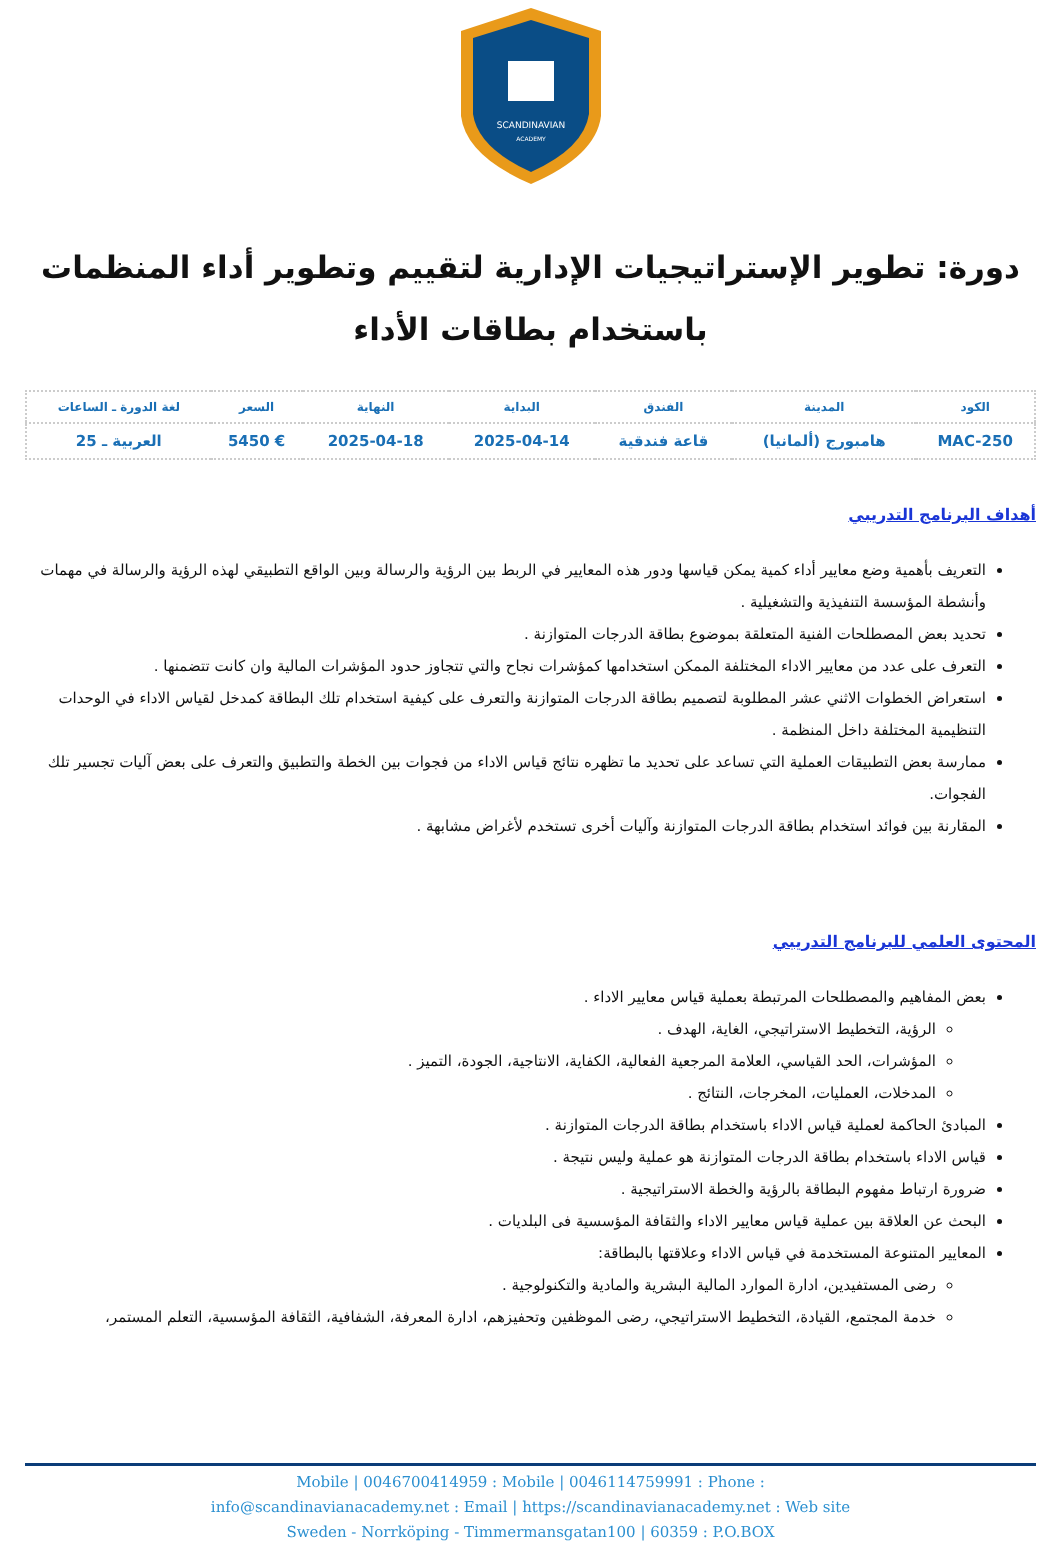SCANDINAVIAN
ACADEMY
دورة: تطوير الإستراتيجيات الإدارية لتقييم وتطوير أداء المنظمات باستخدام بطاقات الأداء
| الكود | المدينة | الفندق | البداية | النهاية | السعر | لغة الدورة ـ الساعات |
| --- | --- | --- | --- | --- | --- | --- |
| MAC-250 | هامبورج (ألمانيا) | قاعة فندقية | 2025-04-14 | 2025-04-18 | € 5450 | العربية ـ 25 |
أهداف البرنامج التدريبي
التعريف بأهمية وضع معايير أداء كمية يمكن قياسها ودور هذه المعايير في الربط بين الرؤية والرسالة وبين الواقع التطبيقي لهذه الرؤية والرسالة في مهمات وأنشطة المؤسسة التنفيذية والتشغيلية .
تحديد بعض المصطلحات الفنية المتعلقة بموضوع بطاقة الدرجات المتوازنة .
التعرف على عدد من معايير الاداء المختلفة الممكن استخدامها كمؤشرات نجاح والتي تتجاوز حدود المؤشرات المالية وان كانت تتضمنها .
استعراض الخطوات الاثني عشر المطلوبة لتصميم بطاقة الدرجات المتوازنة والتعرف على كيفية استخدام تلك البطاقة كمدخل لقياس الاداء في الوحدات التنظيمية المختلفة داخل المنظمة .
ممارسة بعض التطبيقات العملية التي تساعد على تحديد ما تظهره نتائج قياس الاداء من فجوات بين الخطة والتطبيق والتعرف على بعض آليات تجسير تلك الفجوات.
المقارنة بين فوائد استخدام بطاقة الدرجات المتوازنة وآليات أخرى تستخدم لأغراض مشابهة .
المحتوى العلمي للبرنامج التدريبي
بعض المفاهيم والمصطلحات المرتبطة بعملية قياس معايير الاداء .
الرؤية، التخطيط الاستراتيجي، الغاية، الهدف .
المؤشرات، الحد القياسي، العلامة المرجعية الفعالية، الكفاية، الانتاجية، الجودة، التميز .
المدخلات، العمليات، المخرجات، النتائج .
المبادئ الحاكمة لعملية قياس الاداء باستخدام بطاقة الدرجات المتوازنة .
قياس الاداء باستخدام بطاقة الدرجات المتوازنة هو عملية وليس نتيجة .
ضرورة ارتباط مفهوم البطاقة بالرؤية والخطة الاستراتيجية .
البحث عن العلاقة بين عملية قياس معايير الاداء والثقافة المؤسسية فى البلديات .
المعايير المتنوعة المستخدمة في قياس الاداء وعلاقتها بالبطاقة:
رضى المستفيدين، ادارة الموارد المالية البشرية والمادية والتكنولوجية .
خدمة المجتمع، القيادة، التخطيط الاستراتيجي، رضى الموظفين وتحفيزهم، ادارة المعرفة، الشفافية، الثقافة المؤسسية، التعلم المستمر،
Mobile | 0046700414959 : Mobile | 0046114759991 : Phone :
info@scandinavianacademy.net : Email | https://scandinavianacademy.net : Web site
Sweden - Norrköping - Timmermansgatan100 | 60359 : P.O.BOX